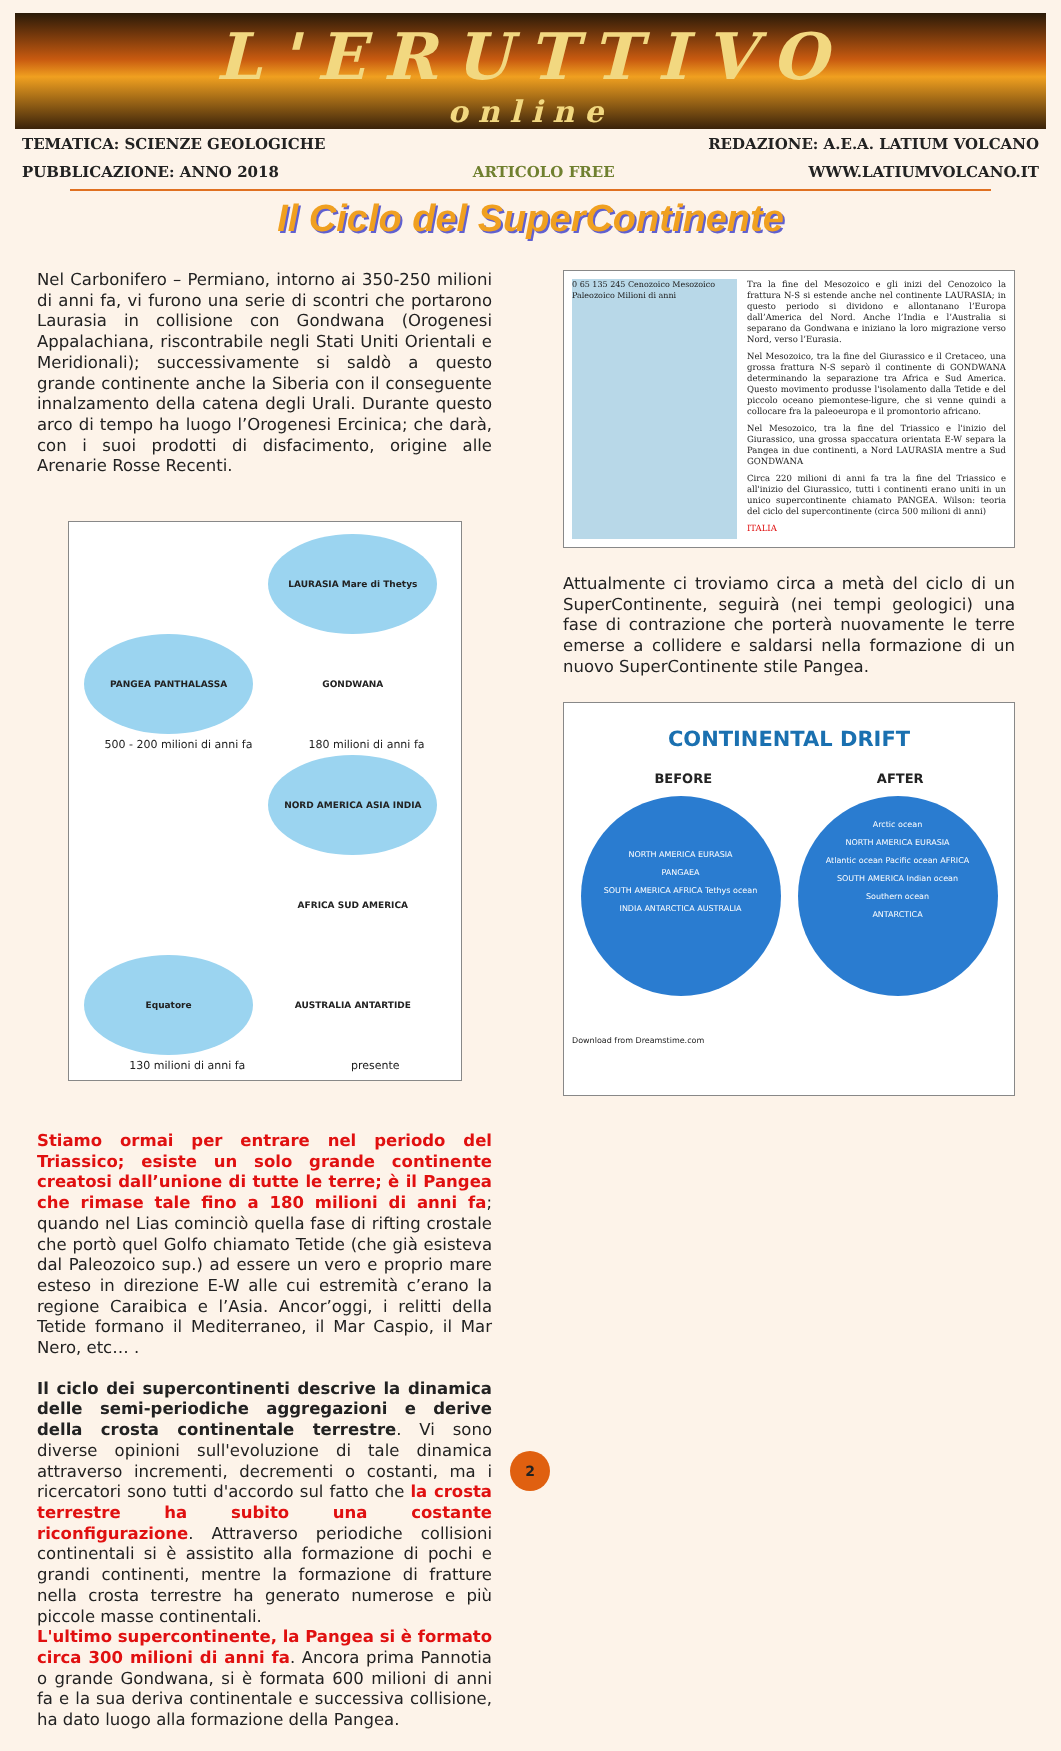L'ERUTTIVO
online
TEMATICA: SCIENZE GEOLOGICHE REDAZIONE: A.E.A. LATIUM VOLCANO
PUBBLICAZIONE: ANNO 2018 ARTICOLO FREE WWW.LATIUMVOLCANO.IT
Il Ciclo del SuperContinente
Nel Carbonifero – Permiano, intorno ai 350-250 milioni di anni fa, vi furono una serie di scontri che portarono Laurasia in collisione con Gondwana (Orogenesi Appalachiana, riscontrabile negli Stati Uniti Orientali e Meridionali); successivamente si saldò a questo grande continente anche la Siberia con il conseguente innalzamento della catena degli Urali. Durante questo arco di tempo ha luogo l’Orogenesi Ercinica; che darà, con i suoi prodotti di disfacimento, origine alle Arenarie Rosse Recenti.
PANGEA PANTHALASSA
LAURASIA Mare di Thetys GONDWANA
500 - 200 milioni di anni fa 180 milioni di anni fa
Equatore
NORD AMERICA ASIA INDIA AFRICA SUD AMERICA AUSTRALIA ANTARTIDE
130 milioni di anni fa presente
Stiamo ormai per entrare nel periodo del Triassico; esiste un solo grande continente creatosi dall’unione di tutte le terre; è il Pangea che rimase tale fino a 180 milioni di anni fa; quando nel Lias cominciò quella fase di rifting crostale che portò quel Golfo chiamato Tetide (che già esisteva dal Paleozoico sup.) ad essere un vero e proprio mare esteso in direzione E-W alle cui estremità c’erano la regione Caraibica e l’Asia. Ancor’oggi, i relitti della Tetide formano il Mediterraneo, il Mar Caspio, il Mar Nero, etc… .
Il ciclo dei supercontinenti descrive la dinamica delle semi-periodiche aggregazioni e derive della crosta continentale terrestre. Vi sono diverse opinioni sull'evoluzione di tale dinamica attraverso incrementi, decrementi o costanti, ma i ricercatori sono tutti d'accordo sul fatto che la crosta terrestre ha subito una costante riconfigurazione. Attraverso periodiche collisioni continentali si è assistito alla formazione di pochi e grandi continenti, mentre la formazione di fratture nella crosta terrestre ha generato numerose e più piccole masse continentali.
L'ultimo supercontinente, la Pangea si è formato circa 300 milioni di anni fa. Ancora prima Pannotia o grande Gondwana, si è formata 600 milioni di anni fa e la sua deriva continentale e successiva collisione, ha dato luogo alla formazione della Pangea.
0 65 135 245 Cenozoico Mesozoico Paleozoico Milioni di anni
Tra la fine del Mesozoico e gli inizi del Cenozoico la frattura N-S si estende anche nel continente LAURASIA; in questo periodo si dividono e allontanano l’Europa dall’America del Nord. Anche l’India e l’Australia si separano da Gondwana e iniziano la loro migrazione verso Nord, verso l’Eurasia.
Nel Mesozoico, tra la fine del Giurassico e il Cretaceo, una grossa frattura N-S separò il continente di GONDWANA determinando la separazione tra Africa e Sud America. Questo movimento produsse l'isolamento dalla Tetide e del piccolo oceano piemontese-ligure, che si venne quindi a collocare fra la paleoeuropa e il promontorio africano.
Nel Mesozoico, tra la fine del Triassico e l'inizio del Giurassico, una grossa spaccatura orientata E-W separa la Pangea in due continenti, a Nord LAURASIA mentre a Sud GONDWANA
Circa 220 milioni di anni fa tra la fine del Triassico e all'inizio del Giurassico, tutti i continenti erano uniti in un unico supercontinente chiamato PANGEA. Wilson: teoria del ciclo del supercontinente (circa 500 milioni di anni)
ITALIA
Attualmente ci troviamo circa a metà del ciclo di un SuperContinente, seguirà (nei tempi geologici) una fase di contrazione che porterà nuovamente le terre emerse a collidere e saldarsi nella formazione di un nuovo SuperContinente stile Pangea.
CONTINENTAL DRIFT
BEFORE AFTER
NORTH AMERICA EURASIA
PANGAEA
SOUTH AMERICA AFRICA Tethys ocean
INDIA ANTARCTICA AUSTRALIA
Arctic ocean
NORTH AMERICA EURASIA
Atlantic ocean Pacific ocean AFRICA
SOUTH AMERICA Indian ocean
Southern ocean
ANTARCTICA
Download from Dreamstime.com
2